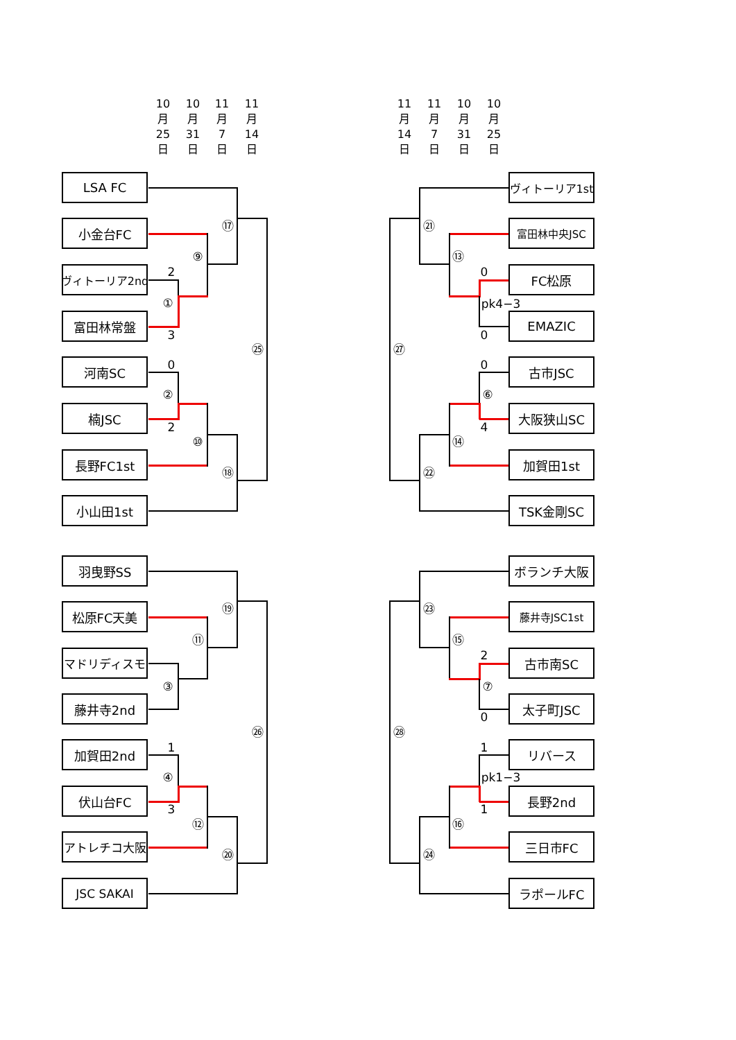10
月
25
日
10
月
31
日
11
月
7
日
11
月
14
日
11
月
14
日
11
月
7
日
10
月
31
日
10
月
25
日
LSA FC
小金台FC
ヴィトーリア2nd
富田林常盤
河南SC
楠JSC
長野FC1st
小山田1st
羽曳野SS
松原FC天美
マドリディスモ
藤井寺2nd
加賀田2nd
伏山台FC
アトレチコ大阪
JSC SAKAI
⑰
⑨
2
①
3
㉕
0
②
2
⑩
⑱
⑲
⑪
③
㉖
1
④
3
⑫
⑳
ヴィトーリア1st
富田林中央JSC
FC松原
EMAZIC
古市JSC
大阪狭山SC
加賀田1st
TSK金剛SC
ボランチ大阪
藤井寺JSC1st
古市南SC
太子町JSC
リバース
長野2nd
三日市FC
ラポールFC
㉑
⑬
0
pk4−3
0
㉗
0
⑥
4
⑭
㉒
㉓
⑮
2
⑦
0
㉘
1
pk1−3
1
⑯
㉔